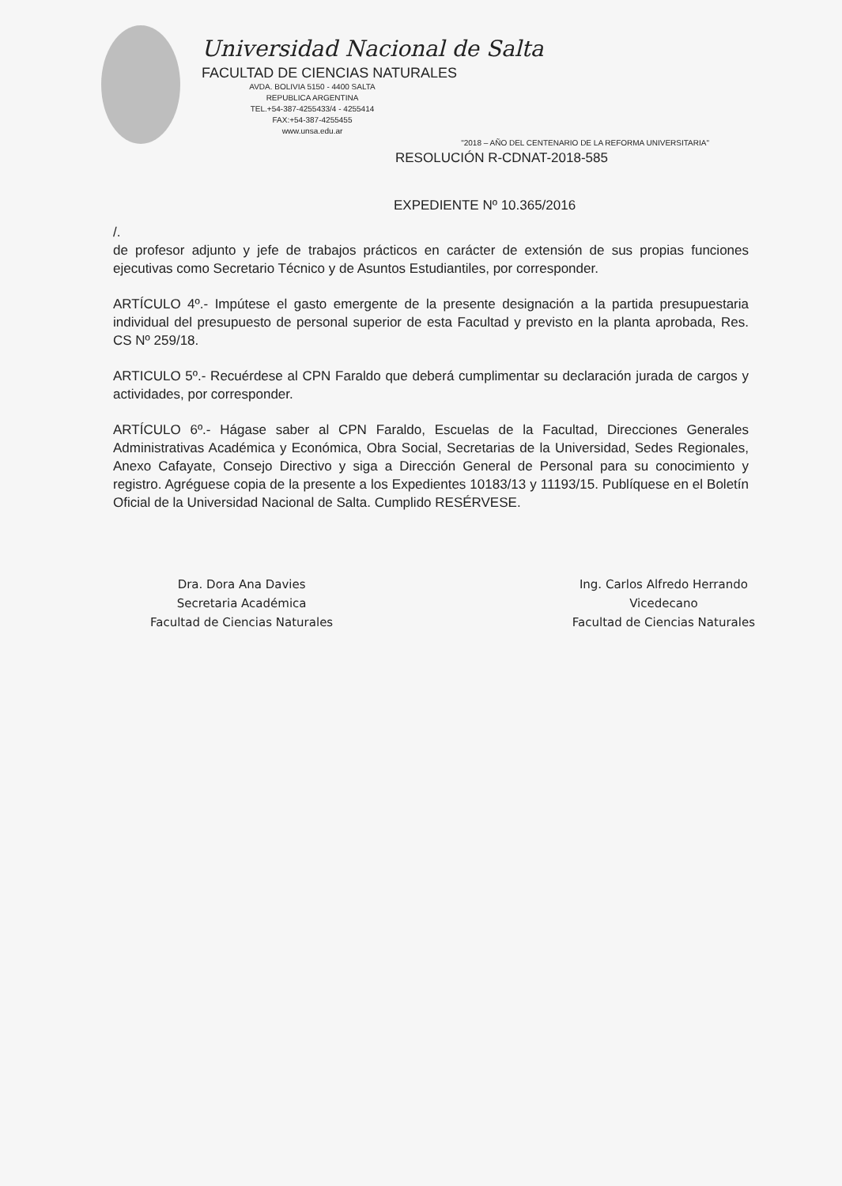Universidad Nacional de Salta
FACULTAD DE CIENCIAS NATURALES
AVDA. BOLIVIA 5150 - 4400 SALTA
REPUBLICA ARGENTINA
TEL.+54-387-4255433/4 - 4255414
FAX:+54-387-4255455
www.unsa.edu.ar
"2018 – AÑO DEL CENTENARIO DE LA REFORMA UNIVERSITARIA"
RESOLUCIÓN R-CDNAT-2018-585
EXPEDIENTE Nº 10.365/2016
/.
de profesor adjunto y jefe de trabajos prácticos en carácter de extensión de sus propias funciones ejecutivas como Secretario Técnico y de Asuntos Estudiantiles, por corresponder.
ARTÍCULO 4º.- Impútese el gasto emergente de la presente designación a la partida presupuestaria individual del presupuesto de personal superior de esta Facultad y previsto en la planta aprobada, Res. CS Nº 259/18.
ARTICULO 5º.- Recuérdese al CPN Faraldo que deberá cumplimentar su declaración jurada de cargos y actividades, por corresponder.
ARTÍCULO 6º.- Hágase saber al CPN Faraldo, Escuelas de la Facultad, Direcciones Generales Administrativas Académica y Económica, Obra Social, Secretarias de la Universidad, Sedes Regionales, Anexo Cafayate, Consejo Directivo y siga a Dirección General de Personal para su conocimiento y registro. Agréguese copia de la presente a los Expedientes 10183/13 y 11193/15. Publíquese en el Boletín Oficial de la Universidad Nacional de Salta. Cumplido RESÉRVESE.
Dra. Dora Ana Davies
Secretaria Académica
Facultad de Ciencias Naturales
Ing. Carlos Alfredo Herrando
Vicedecano
Facultad de Ciencias Naturales